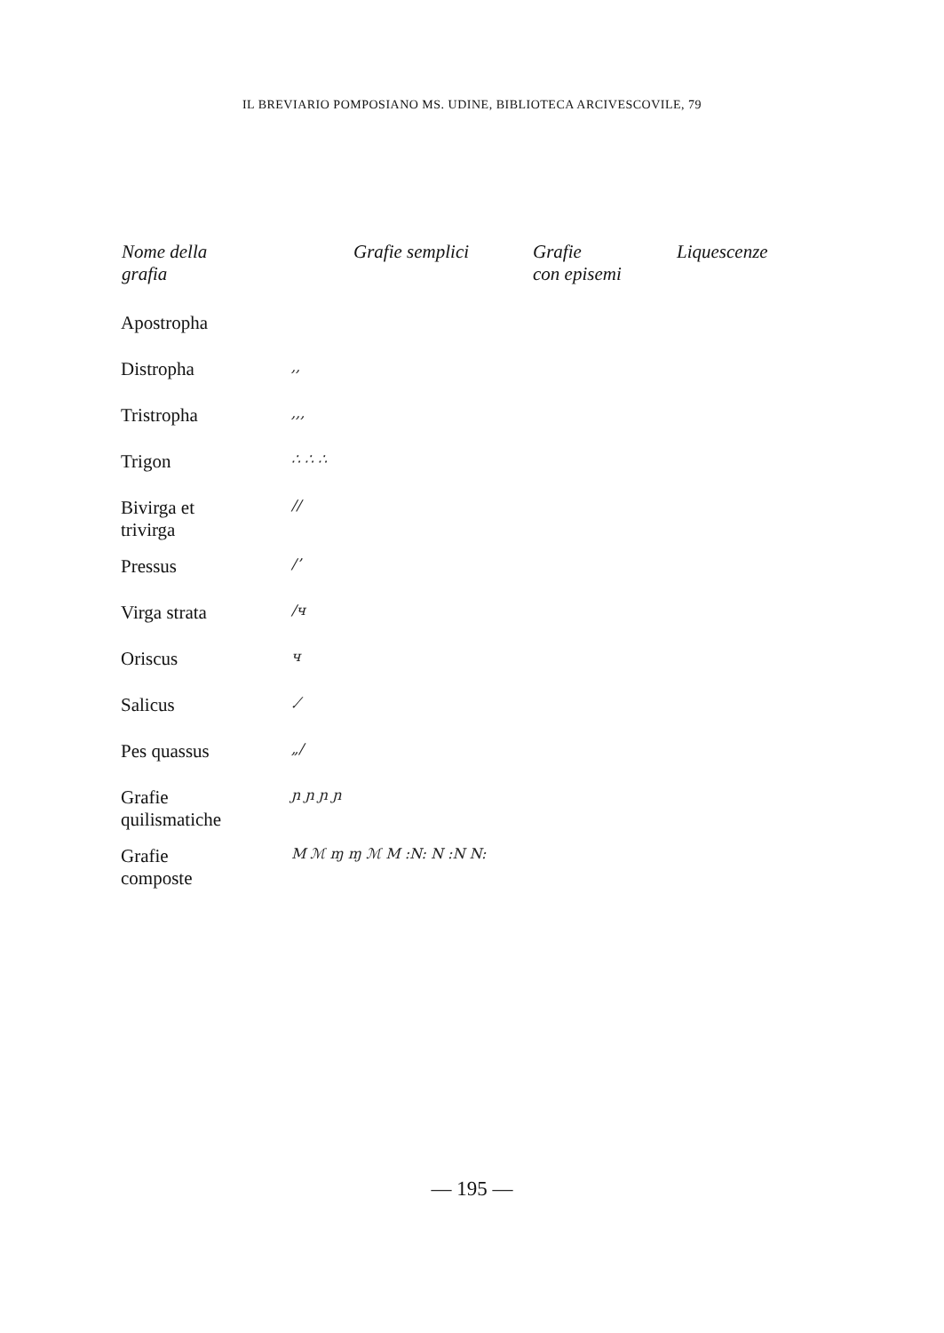IL BREVIARIO POMPOSIANO MS. UDINE, BIBLIOTECA ARCIVESCOVILE, 79
| Nome della grafia | Grafie semplici | Grafie con episemi | Liquescenze |
| --- | --- | --- | --- |
| Apostropha | | | |
| Distropha | ,, | | |
| Tristropha | ,,, | | |
| Trigon | ∴ ∴ ∴ | | |
| Bivirga et trivirga | // | | |
| Pressus | /ʼ | | |
| Virga strata | /ч | | |
| Oriscus | ч | | |
| Salicus | .⁄ | | |
| Pes quassus | „/ | | |
| Grafie quilismatiche | ɲ ɲ ɲ ɲ | | |
| Grafie composte | M ℳ ɱ ɱ ℳ M :N: N :N N: | | |
— 195 —